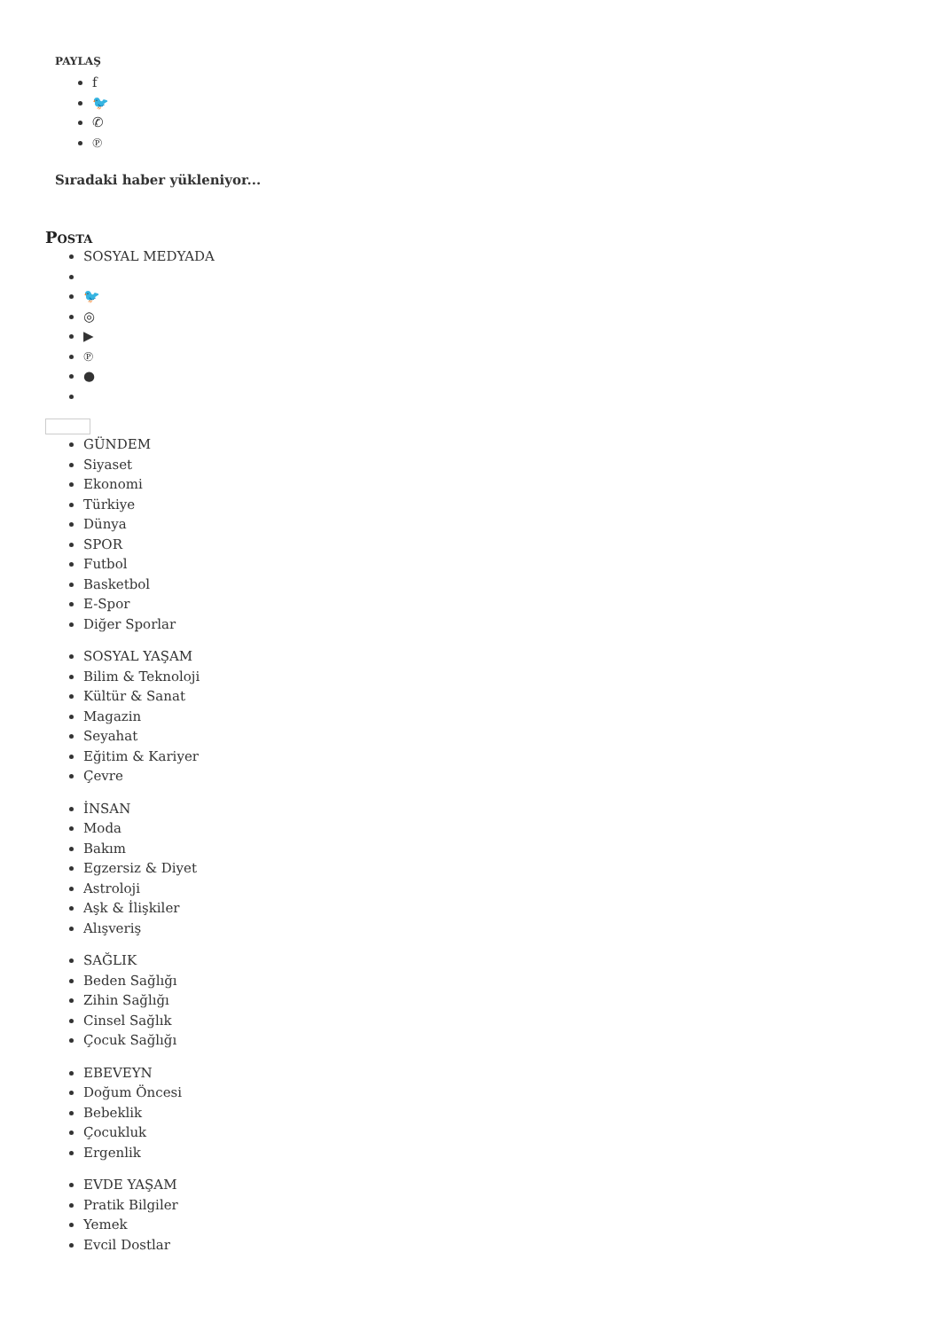PAYLAŞ
f
🐦
✆
℗
Sıradaki haber yükleniyor...
POSTA
SOSYAL MEDYADA
🐦
◎
▶
℗
●
GÜNDEM
Siyaset
Ekonomi
Türkiye
Dünya
SPOR
Futbol
Basketbol
E-Spor
Diğer Sporlar
SOSYAL YAŞAM
Bilim & Teknoloji
Kültür & Sanat
Magazin
Seyahat
Eğitim & Kariyer
Çevre
İNSAN
Moda
Bakım
Egzersiz & Diyet
Astroloji
Aşk & İlişkiler
Alışveriş
SAĞLIK
Beden Sağlığı
Zihin Sağlığı
Cinsel Sağlık
Çocuk Sağlığı
EBEVEYN
Doğum Öncesi
Bebeklik
Çocukluk
Ergenlik
EVDE YAŞAM
Pratik Bilgiler
Yemek
Evcil Dostlar